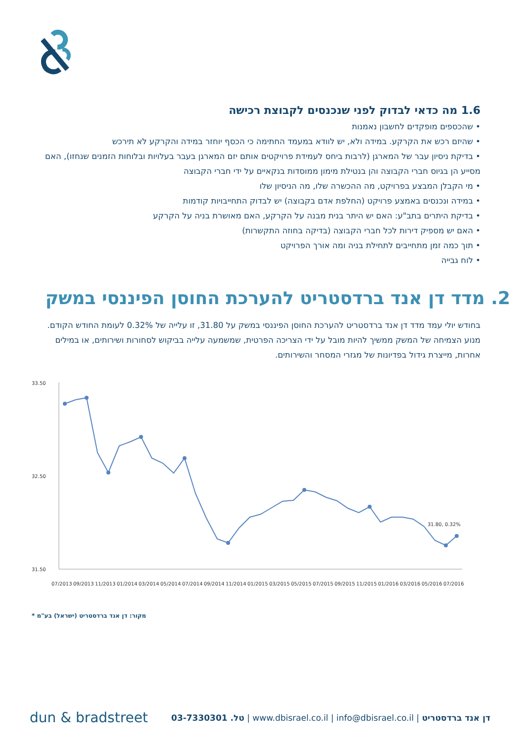1.6 מה כדאי לבדוק לפני שנכנסים לקבוצת רכישה
• שהכספים מופקדים לחשבון נאמנות
• שהיזם רכש את הקרקע. במידה ולא, יש לוודא במעמד החתימה כי הכסף יוחזר במידה והקרקע לא תירכש
• בדיקת ניסיון עבר של המארגן (לרבות ביחס לעמידת פרויקטים אותם יזם המארגן בעבר בעלויות ובלוחות הזמנים שנחזו), האם מסייע הן בגיוס חברי הקבוצה והן בנטילת מימון ממוסדות בנקאיים על ידי חברי הקבוצה
• מי הקבלן המבצע בפרויקט, מה ההכשרה שלו, מה הניסיון שלו
• במידה ונכנסים באמצע פרויקט (החלפת אדם בקבוצה) יש לבדוק התחייבויות קודמות
• בדיקת היתרים בתב"ע: האם יש היתר בנית מבנה על הקרקע, האם מאושרת בניה על הקרקע
• האם יש מספיק דירות לכל חברי הקבוצה (בדיקה בחוזה התקשרות)
• תוך כמה זמן מתחייבים לתחילת בניה ומה אורך הפרויקט
• לוח גבייה
2. מדד דן אנד ברדסטריט להערכת החוסן הפיננסי במשק
בחודש יולי עמד מדד דן אנד ברדסטריט להערכת החוסן הפיננסי במשק על 31.80, זו עלייה של 0.32% לעומת החודש הקודם. מנוע הצמיחה של המשק ממשיך להיות מובל על ידי הצריכה הפרטית, שמשמעה עלייה בביקוש לסחורות ושירותים, או במילים אחרות, מייצרת גידול בפדיונות של מגזרי המסחר והשירותים.
33.50
32.50
31.50
31.80, 0.32%
07/2013
09/2013
11/2013
01/2014
03/2014
05/2014
07/2014
09/2014
11/2014
01/2015
03/2015
05/2015
07/2015
09/2015
11/2015
01/2016
03/2016
05/2016
07/2016
* מקור: דן אנד ברדסטריט (ישראל) בע"מ
dun & bradstreet דן אנד ברדסטריט | www.dbisrael.co.il | info@dbisrael.co.il | טל. 03-7330301